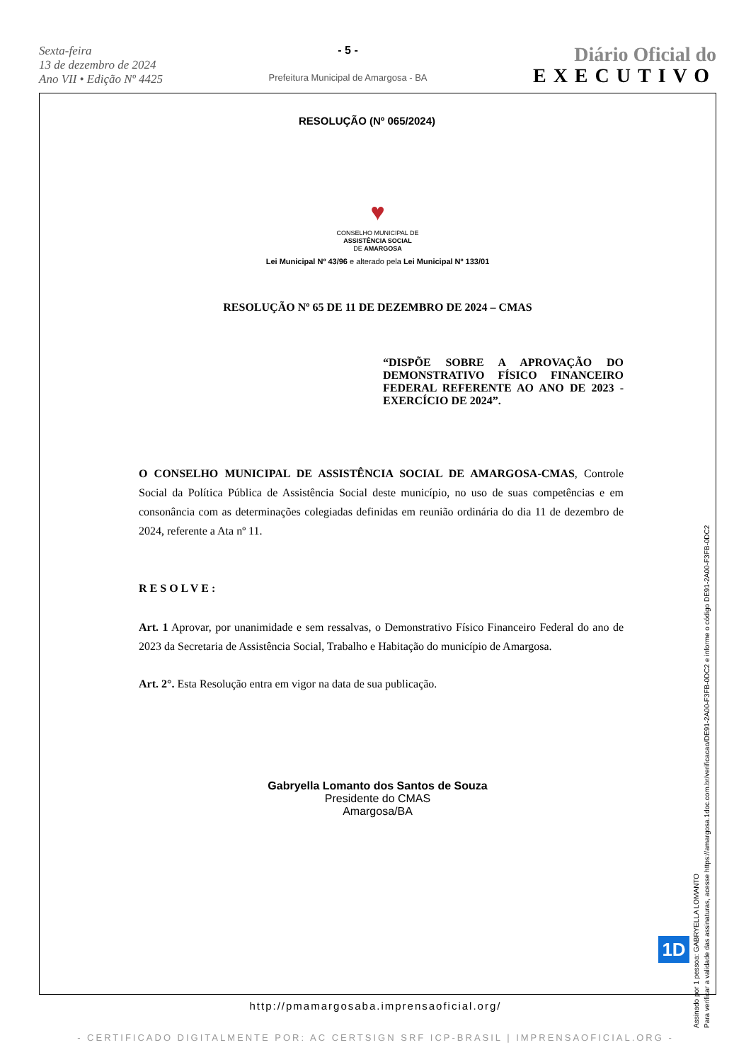Sexta-feira
13 de dezembro de 2024
Ano VII • Edição Nº 4425
- 5 -
Prefeitura Municipal de Amargosa - BA
Diário Oficial do
EXECUTIVO
RESOLUÇÃO (Nº 065/2024)
♥
CONSELHO MUNICIPAL DE
ASSISTÊNCIA SOCIAL
DE AMARGOSA
Lei Municipal Nº 43/96 e alterado pela Lei Municipal Nº 133/01
RESOLUÇÃO Nº 65 DE 11 DE DEZEMBRO DE 2024 – CMAS
“DISPÕE SOBRE A APROVAÇÃO DO DEMONSTRATIVO FÍSICO FINANCEIRO FEDERAL REFERENTE AO ANO DE 2023 - EXERCÍCIO DE 2024”.
O CONSELHO MUNICIPAL DE ASSISTÊNCIA SOCIAL DE AMARGOSA-CMAS, Controle Social da Política Pública de Assistência Social deste município, no uso de suas competências e em consonância com as determinações colegiadas definidas em reunião ordinária do dia 11 de dezembro de 2024, referente a Ata nº 11.
RESOLVE:
Art. 1 Aprovar, por unanimidade e sem ressalvas, o Demonstrativo Físico Financeiro Federal do ano de 2023 da Secretaria de Assistência Social, Trabalho e Habitação do município de Amargosa.
Art. 2°. Esta Resolução entra em vigor na data de sua publicação.
Gabryella Lomanto dos Santos de Souza
Presidente do CMAS
Amargosa/BA
Assinado por 1 pessoa: GABRYELLA LOMANTO
Para verificar a validade das assinaturas, acesse https://amargosa.1doc.com.br/verificacao/DE91-2A00-F3FB-0DC2 e informe o código DE91-2A00-F3FB-0DC2
1D
http://pmamargosaba.imprensaoficial.org/
- CERTIFICADO DIGITALMENTE POR: AC CERTSIGN SRF ICP-BRASIL | IMPRENSAOFICIAL.ORG -